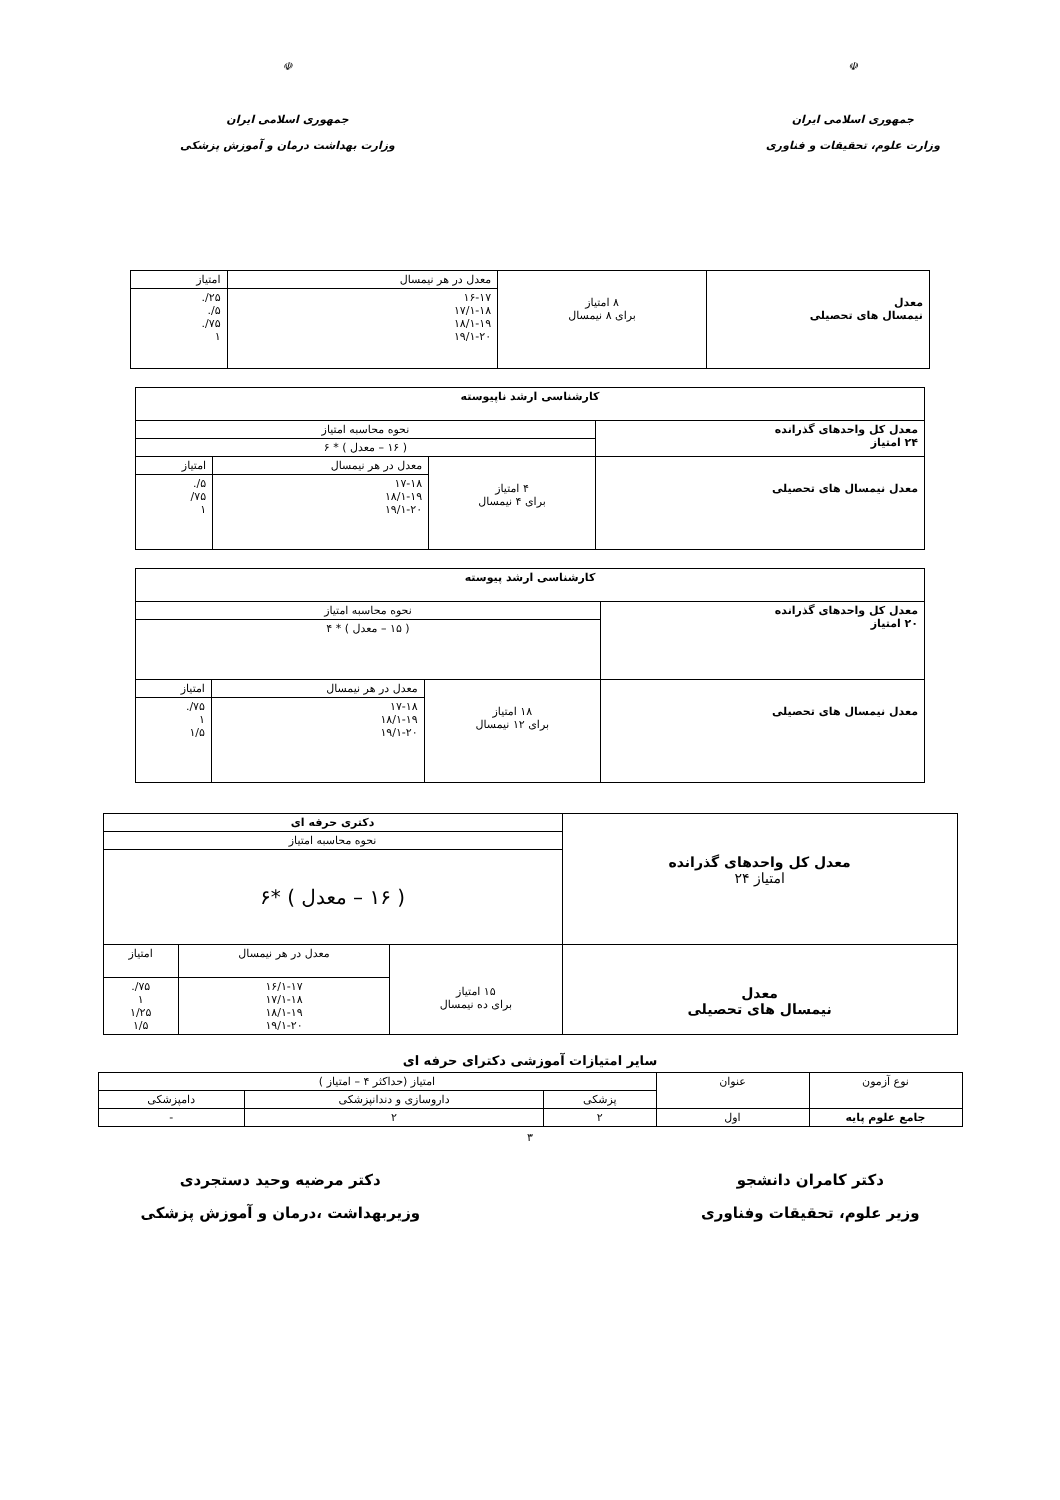☫
جمهوری اسلامی ایران
وزارت علوم، تحقیقات و فناوری
☫
جمهوری اسلامی ایران
وزارت بهداشت درمان و آموزش پزشکی
| معدل نیمسال های تحصیلی | ۸ امتیاز برای ۸ نیمسال | معدل در هر نیمسال | امتیاز |
| | | ۱۶-۱۷ ۱۷/۱-۱۸ ۱۸/۱-۱۹ ۱۹/۱-۲۰ | ۲۵/. ۵/. ۷۵/. ۱ |
| کارشناسی ارشد ناپیوسته | | | |
| --- | --- | --- | --- |
| معدل کل واحدهای گذرانده ۲۴ امتیاز | نحوه محاسبه امتیاز | | |
| | ( ۱۶ – معدل ) * ۶ | | |
| معدل نیمسال های تحصیلی | ۴ امتیاز برای ۴ نیمسال | معدل در هر نیمسال | امتیاز |
| | | ۱۷-۱۸ ۱۸/۱-۱۹ ۱۹/۱-۲۰ | ۵/. ۷۵/ ۱ |
| کارشناسی ارشد پیوسته | | | |
| --- | --- | --- | --- |
| معدل کل واحدهای گذرانده ۲۰ امتیاز | نحوه محاسبه امتیاز | | |
| | ( ۱۵ – معدل ) * ۴ | | |
| معدل نیمسال های تحصیلی | ۱۸ امتیاز برای ۱۲ نیمسال | معدل در هر نیمسال | امتیاز |
| | | ۱۷-۱۸ ۱۸/۱-۱۹ ۱۹/۱-۲۰ | ۷۵/. ۱ ۱/۵ |
| معدل کل واحدهای گذرانده امتیاز ۲۴ | دکتری حرفه ای | | |
| | نحوه محاسبه امتیاز | | |
| | ( ۱۶ – معدل ) *۶ | | |
| معدل نیمسال های تحصیلی | ۱۵ امتیاز برای ده نیمسال | معدل در هر نیمسال | امتیاز |
| | | ۱۶/۱-۱۷ ۱۷/۱-۱۸ ۱۸/۱-۱۹ ۱۹/۱-۲۰ | ۷۵/. ۱ ۱/۲۵ ۱/۵ |
سایر امتیازات آموزشی دکترای حرفه ای
| نوع آزمون | عنوان | امتیاز (حداکثر ۴ – امتیاز ) | | |
| | | پزشکی | داروسازی و دندانپزشکی | دامپزشکی |
| جامع علوم پایه | اول | ۲ | ۲ | - |
۳
دکتر کامران دانشجو
وزیر علوم، تحقیقات وفناوری
دکتر مرضیه وحید دستجردی
وزیربهداشت ،درمان و آموزش پزشکی